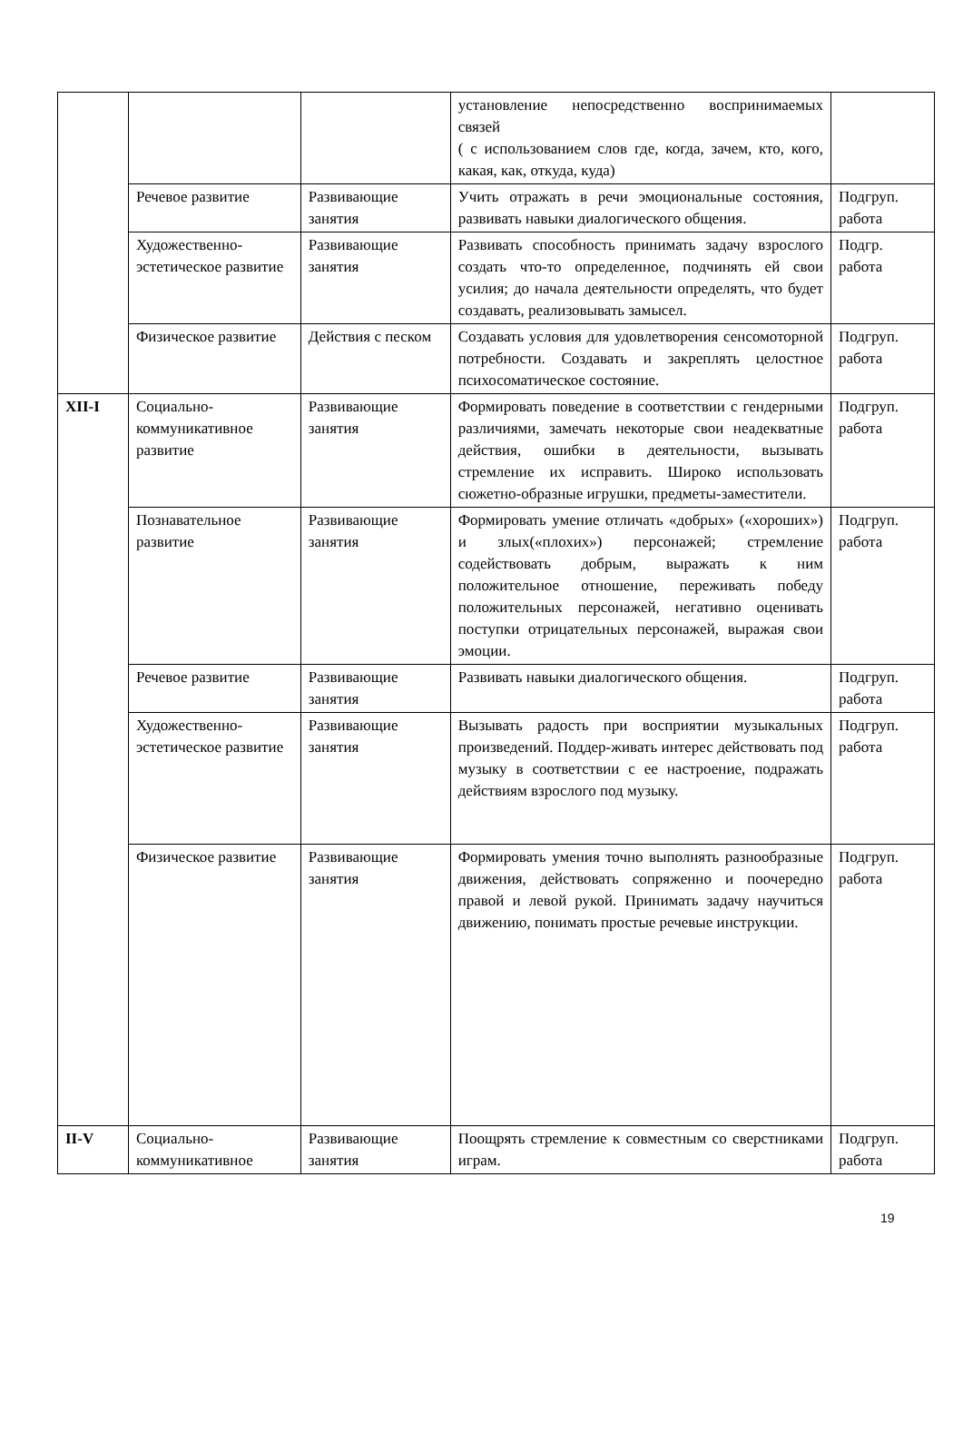| | | | установление непосредственно воспринимаемых связей ( с использованием слов где, когда, зачем, кто, кого, какая, как, откуда, куда) | |
| | Речевое развитие | Развивающие занятия | Учить отражать в речи эмоциональные состояния, развивать навыки диалогического общения. | Подгруп. работа |
| | Художественно-эстетическое развитие | Развивающие занятия | Развивать способность принимать задачу взрослого создать что-то определенное, подчинять ей свои усилия; до начала деятельности определять, что будет создавать, реализовывать замысел. | Подгр. работа |
| | Физическое развитие | Действия с песком | Создавать условия для удовлетворения сенсомоторной потребности. Создавать и закреплять целостное психосоматическое состояние. | Подгруп. работа |
| XII-I | Социально-коммуникативное развитие | Развивающие занятия | Формировать поведение в соответствии с гендерными различиями, замечать некоторые свои неадекватные действия, ошибки в деятельности, вызывать стремление их исправить. Широко использовать сюжетно-образные игрушки, предметы-заместители. | Подгруп. работа |
| | Познавательное развитие | Развивающие занятия | Формировать умение отличать «добрых» («хороших») и злых(«плохих») персонажей; стремление содействовать добрым, выражать к ним положительное отношение, переживать победу положительных персонажей, негативно оценивать поступки отрицательных персонажей, выражая свои эмоции. | Подгруп. работа |
| | Речевое развитие | Развивающие занятия | Развивать навыки диалогического общения. | Подгруп. работа |
| | Художественно-эстетическое развитие | Развивающие занятия | Вызывать радость при восприятии музыкальных произведений. Поддер-живать интерес действовать под музыку в соответствии с ее настроение, подражать действиям взрослого под музыку. | Подгруп. работа |
| | Физическое развитие | Развивающие занятия | Формировать умения точно выполнять разнообразные движения, действовать сопряженно и поочередно правой и левой рукой. Принимать задачу научиться движению, понимать простые речевые инструкции. | Подгруп. работа |
| II-V | Социально-коммуникативное | Развивающие занятия | Поощрять стремление к совместным со сверстниками играм. | Подгруп. работа |
19